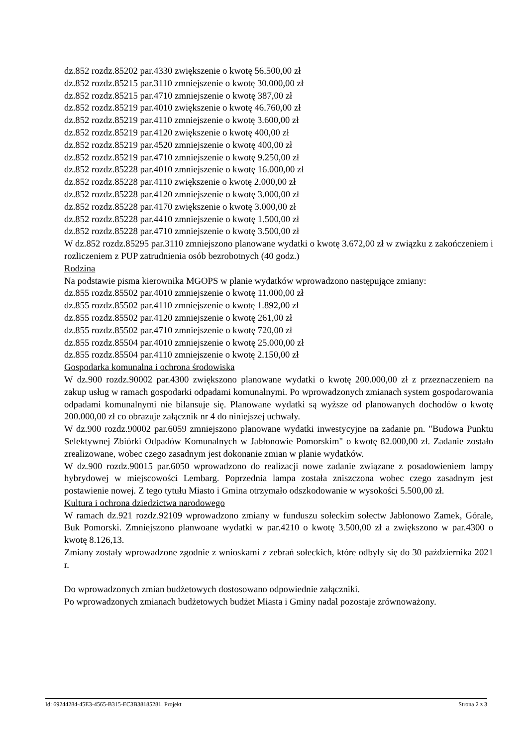dz.852 rozdz.85202 par.4330 zwiększenie o kwotę 56.500,00 zł
dz.852 rozdz.85215 par.3110 zmniejszenie o kwotę 30.000,00 zł
dz.852 rozdz.85215 par.4710 zmniejszenie o kwotę 387,00 zł
dz.852 rozdz.85219 par.4010 zwiększenie o kwotę 46.760,00 zł
dz.852 rozdz.85219 par.4110 zmniejszenie o kwotę 3.600,00 zł
dz.852 rozdz.85219 par.4120 zwiększenie o kwotę 400,00 zł
dz.852 rozdz.85219 par.4520 zmniejszenie o kwotę 400,00 zł
dz.852 rozdz.85219 par.4710 zmniejszenie o kwotę 9.250,00 zł
dz.852 rozdz.85228 par.4010 zmniejszenie o kwotę 16.000,00 zł
dz.852 rozdz.85228 par.4110 zwiększenie o kwotę 2.000,00 zł
dz.852 rozdz.85228 par.4120 zmniejszenie o kwotę 3.000,00 zł
dz.852 rozdz.85228 par.4170 zwiększenie o kwotę 3.000,00 zł
dz.852 rozdz.85228 par.4410 zmniejszenie o kwotę 1.500,00 zł
dz.852 rozdz.85228 par.4710 zmniejszenie o kwotę 3.500,00 zł
W dz.852 rozdz.85295 par.3110 zmniejszono planowane wydatki o kwotę 3.672,00 zł w związku z zakończeniem i rozliczeniem z PUP zatrudnienia osób bezrobotnych (40 godz.)
Rodzina
Na podstawie pisma kierownika MGOPS w planie wydatków wprowadzono następujące zmiany:
dz.855 rozdz.85502 par.4010 zmniejszenie o kwotę 11.000,00 zł
dz.855 rozdz.85502 par.4110 zmniejszenie o kwotę 1.892,00 zł
dz.855 rozdz.85502 par.4120 zmniejszenie o kwotę 261,00 zł
dz.855 rozdz.85502 par.4710 zmniejszenie o kwotę 720,00 zł
dz.855 rozdz.85504 par.4010 zmniejszenie o kwotę 25.000,00 zł
dz.855 rozdz.85504 par.4110 zmniejszenie o kwotę 2.150,00 zł
Gospodarka komunalna i ochrona środowiska
W dz.900 rozdz.90002 par.4300 zwiększono planowane wydatki o kwotę 200.000,00 zł z przeznaczeniem na zakup usług w ramach gospodarki odpadami komunalnymi. Po wprowadzonych zmianach system gospodarowania odpadami komunalnymi nie bilansuje się. Planowane wydatki są wyższe od planowanych dochodów o kwotę 200.000,00 zł co obrazuje załącznik nr 4 do niniejszej uchwały.
W dz.900 rozdz.90002 par.6059 zmniejszono planowane wydatki inwestycyjne na zadanie pn. "Budowa Punktu Selektywnej Zbiórki Odpadów Komunalnych w Jabłonowie Pomorskim" o kwotę 82.000,00 zł. Zadanie zostało zrealizowane, wobec czego zasadnym jest dokonanie zmian w planie wydatków.
W dz.900 rozdz.90015 par.6050 wprowadzono do realizacji nowe zadanie związane z posadowieniem lampy hybrydowej w miejscowości Lembarg. Poprzednia lampa została zniszczona wobec czego zasadnym jest postawienie nowej. Z tego tytułu Miasto i Gmina otrzymało odszkodowanie w wysokości 5.500,00 zł.
Kultura i ochrona dziedzictwa narodowego
W ramach dz.921 rozdz.92109 wprowadzono zmiany w funduszu sołeckim sołectw Jabłonowo Zamek, Górale, Buk Pomorski. Zmniejszono planwoane wydatki w par.4210 o kwotę 3.500,00 zł a zwiększono w par.4300 o kwotę 8.126,13.
Zmiany zostały wprowadzone zgodnie z wnioskami z zebrań sołeckich, które odbyły się do 30 października 2021 r.
Do wprowadzonych zmian budżetowych dostosowano odpowiednie załączniki.
Po wprowadzonych zmianach budżetowych budżet Miasta i Gminy nadal pozostaje zrównoważony.
Id: 69244284-45E3-4565-B315-EC3B38185281. Projekt Strona 2 z 3